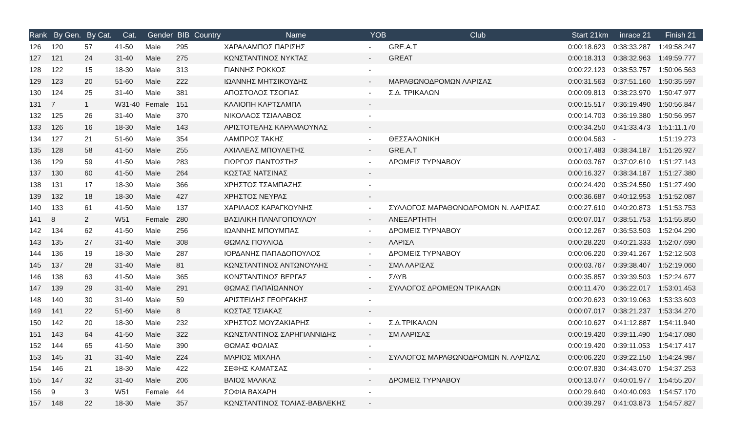| Rank | By Gen. | By Cat. | Cat. | Gender | BIB | Country | Name | YOB | Club | Start 21km | inrace 21 | Finish 21 |
| --- | --- | --- | --- | --- | --- | --- | --- | --- | --- | --- | --- | --- |
| 126 | 120 | 57 | 41-50 | Male | 295 | | ΧΑΡΑΛΑΜΠΟΣ ΠΑΡΙΣΗΣ | - | GRE.A.T | 0:00:18.623 | 0:38:33.287 | 1:49:58.247 |
| 127 | 121 | 24 | 31-40 | Male | 275 | | ΚΩΝΣΤΑΝΤΙΝΟΣ ΝΥΚΤΑΣ | - | GREAT | 0:00:18.313 | 0:38:32.963 | 1:49:59.777 |
| 128 | 122 | 15 | 18-30 | Male | 313 | | ΓΙΑΝΝΗΣ ΡΟΚΚΟΣ | - | | 0:00:22.123 | 0:38:53.757 | 1:50:06.563 |
| 129 | 123 | 20 | 51-60 | Male | 222 | | ΙΩΑΝΝΗΣ ΜΗΤΣΙΚΟΥΔΗΣ | - | ΜΑΡΑΘΩΝΟΔΡΟΜΩΝ ΛΑΡΙΣΑΣ | 0:00:31.563 | 0:37:51.160 | 1:50:35.597 |
| 130 | 124 | 25 | 31-40 | Male | 381 | | ΑΠΟΣΤΟΛΟΣ ΤΣΟΓΙΑΣ | - | Σ.Δ. ΤΡΙΚΑΛΩΝ | 0:00:09.813 | 0:38:23.970 | 1:50:47.977 |
| 131 | 7 | 1 | W31-40 | Female | 151 | | ΚΑΛΙΟΠΗ ΚΑΡΤΣΑΜΠΑ | - | | 0:00:15.517 | 0:36:19.490 | 1:50:56.847 |
| 132 | 125 | 26 | 31-40 | Male | 370 | | ΝΙΚΟΛΑΟΣ ΤΣΙΑΛΑΒΟΣ | - | | 0:00:14.703 | 0:36:19.380 | 1:50:56.957 |
| 133 | 126 | 16 | 18-30 | Male | 143 | | ΑΡΙΣΤΟΤΕΛΗΣ ΚΑΡΑΜΑΟΥΝΑΣ | - | | 0:00:34.250 | 0:41:33.473 | 1:51:11.170 |
| 134 | 127 | 21 | 51-60 | Male | 354 | | ΛΑΜΠΡΟΣ ΤΑΚΗΣ | - | ΘΕΣΣΑΛΟΝΙΚΗ | 0:00:04.563 | - | 1:51:19.273 |
| 135 | 128 | 58 | 41-50 | Male | 255 | | ΑΧΙΛΛΕΑΣ ΜΠΟΥΛΕΤΗΣ | - | GRE.A.T | 0:00:17.483 | 0:38:34.187 | 1:51:26.927 |
| 136 | 129 | 59 | 41-50 | Male | 283 | | ΓΙΩΡΓΟΣ ΠΑΝΤΩΣΤΗΣ | - | ΔΡΟΜΕΙΣ ΤΥΡΝΑΒΟΥ | 0:00:03.767 | 0:37:02.610 | 1:51:27.143 |
| 137 | 130 | 60 | 41-50 | Male | 264 | | ΚΩΣΤΑΣ ΝΑΤΣΙΝΑΣ | - | | 0:00:16.327 | 0:38:34.187 | 1:51:27.380 |
| 138 | 131 | 17 | 18-30 | Male | 366 | | ΧΡΗΣΤΟΣ ΤΣΑΜΠΑΖΗΣ | - | | 0:00:24.420 | 0:35:24.550 | 1:51:27.490 |
| 139 | 132 | 18 | 18-30 | Male | 427 | | ΧΡΗΣΤΟΣ ΝΕΥΡΑΣ | - | | 0:00:36.687 | 0:40:12.953 | 1:51:52.087 |
| 140 | 133 | 61 | 41-50 | Male | 137 | | ΧΑΡΙΛΑΟΣ ΚΑΡΑΓΚΟΥΝΗΣ | - | ΣΥΛΛΟΓΟΣ ΜΑΡΑΘΩΝΟΔΡΟΜΩΝ Ν. ΛΑΡΙΣΑΣ | 0:00:27.610 | 0:40:20.873 | 1:51:53.753 |
| 141 | 8 | 2 | W51 | Female | 280 | | ΒΑΣΙΛΙΚΗ ΠΑΝΑΓΟΠΟΥΛΟΥ | - | ΑΝΕΞΑΡΤΗΤΗ | 0:00:07.017 | 0:38:51.753 | 1:51:55.850 |
| 142 | 134 | 62 | 41-50 | Male | 256 | | ΙΩΑΝΝΗΣ ΜΠΟΥΜΠΑΣ | - | ΔΡΟΜΕΙΣ ΤΥΡΝΑΒΟΥ | 0:00:12.267 | 0:36:53.503 | 1:52:04.290 |
| 143 | 135 | 27 | 31-40 | Male | 308 | | ΘΩΜΑΣ ΠΟΥΛΙΟΔ | - | ΛΑΡΙΣΑ | 0:00:28.220 | 0:40:21.333 | 1:52:07.690 |
| 144 | 136 | 19 | 18-30 | Male | 287 | | ΙΟΡΔΑΝΗΣ ΠΑΠΑΔΟΠΟΥΛΟΣ | - | ΔΡΟΜΕΙΣ ΤΥΡΝΑΒΟΥ | 0:00:06.220 | 0:39:41.267 | 1:52:12.503 |
| 145 | 137 | 28 | 31-40 | Male | 81 | | ΚΩΝΣΤΑΝΤΙΝΟΣ ΑΝΤΩΝΟΥΛΗΣ | - | ΣΜΛ ΛΑΡΙΣΑΣ | 0:00:03.767 | 0:39:38.407 | 1:52:19.060 |
| 146 | 138 | 63 | 41-50 | Male | 365 | | ΚΩΝΣΤΑΝΤΙΝΟΣ ΒΕΡΓΑΣ | - | ΣΔΥΒ | 0:00:35.857 | 0:39:39.503 | 1:52:24.677 |
| 147 | 139 | 29 | 31-40 | Male | 291 | | ΘΩΜΑΣ ΠΑΠΑΪΩΑΝΝΟΥ | - | ΣΥΛΛΟΓΟΣ ΔΡΟΜΕΩΝ ΤΡΙΚΑΛΩΝ | 0:00:11.470 | 0:36:22.017 | 1:53:01.453 |
| 148 | 140 | 30 | 31-40 | Male | 59 | | ΑΡΙΣΤΕΙΔΗΣ ΓΕΩΡΓΑΚΗΣ | - | | 0:00:20.623 | 0:39:19.063 | 1:53:33.603 |
| 149 | 141 | 22 | 51-60 | Male | 8 | | ΚΩΣΤΑΣ ΤΣΙΑΚΑΣ | - | | 0:00:07.017 | 0:38:21.237 | 1:53:34.270 |
| 150 | 142 | 20 | 18-30 | Male | 232 | | ΧΡΗΣΤΟΣ ΜΟΥΖΑΚΙΑΡΗΣ | - | Σ.Δ.ΤΡΙΚΑΛΩΝ | 0:00:10.627 | 0:41:12.887 | 1:54:11.940 |
| 151 | 143 | 64 | 41-50 | Male | 322 | | ΚΩΝΣΤΑΝΤΙΝΟΣ ΣΑΡΗΓΙΑΝΝΙΔΗΣ | - | ΣΜ ΛΑΡΙΣΑΣ | 0:00:19.420 | 0:39:11.490 | 1:54:17.080 |
| 152 | 144 | 65 | 41-50 | Male | 390 | | ΘΩΜΑΣ ΦΩΛΙΑΣ | - | | 0:00:19.420 | 0:39:11.053 | 1:54:17.417 |
| 153 | 145 | 31 | 31-40 | Male | 224 | | ΜΑΡΙΟΣ ΜΙΧΑΗΛ | - | ΣΥΛΛΟΓΟΣ ΜΑΡΑΘΩΝΟΔΡΟΜΩΝ Ν. ΛΑΡΙΣΑΣ | 0:00:06.220 | 0:39:22.150 | 1:54:24.987 |
| 154 | 146 | 21 | 18-30 | Male | 422 | | ΣΕΦΗΣ ΚΑΜΑΤΣΑΣ | - | | 0:00:07.830 | 0:34:43.070 | 1:54:37.253 |
| 155 | 147 | 32 | 31-40 | Male | 206 | | ΒΑΙΟΣ ΜΑΛΚΑΣ | - | ΔΡΟΜΕΙΣ ΤΥΡΝΑΒΟΥ | 0:00:13.077 | 0:40:01.977 | 1:54:55.207 |
| 156 | 9 | 3 | W51 | Female | 44 | | ΣΟΦΙΑ ΒΑΧΑΡΗ | - | | 0:00:29.640 | 0:40:40.093 | 1:54:57.170 |
| 157 | 148 | 22 | 18-30 | Male | 357 | | ΚΩΝΣΤΑΝΤΙΝΟΣ ΤΟΛΙΑΣ-ΒΑΒΛΕΚΗΣ | - | | 0:00:39.297 | 0:41:03.873 | 1:54:57.827 |